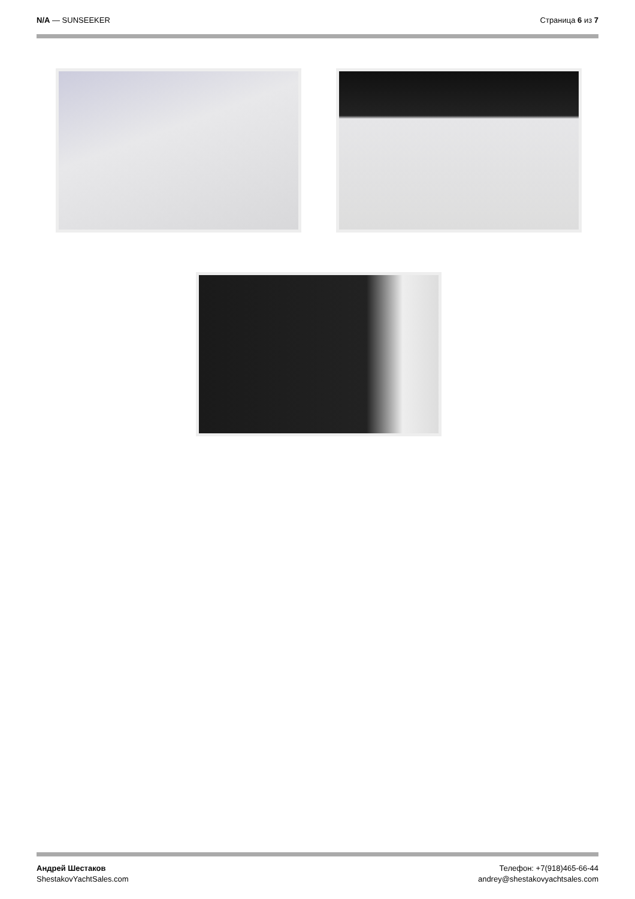N/A — SUNSEEKER Страница 6 из 7
Андрей Шестаков
ShestakovYachtSales.com
Телефон: +7(918)465-66-44
andrey@shestakovyachtsales.com